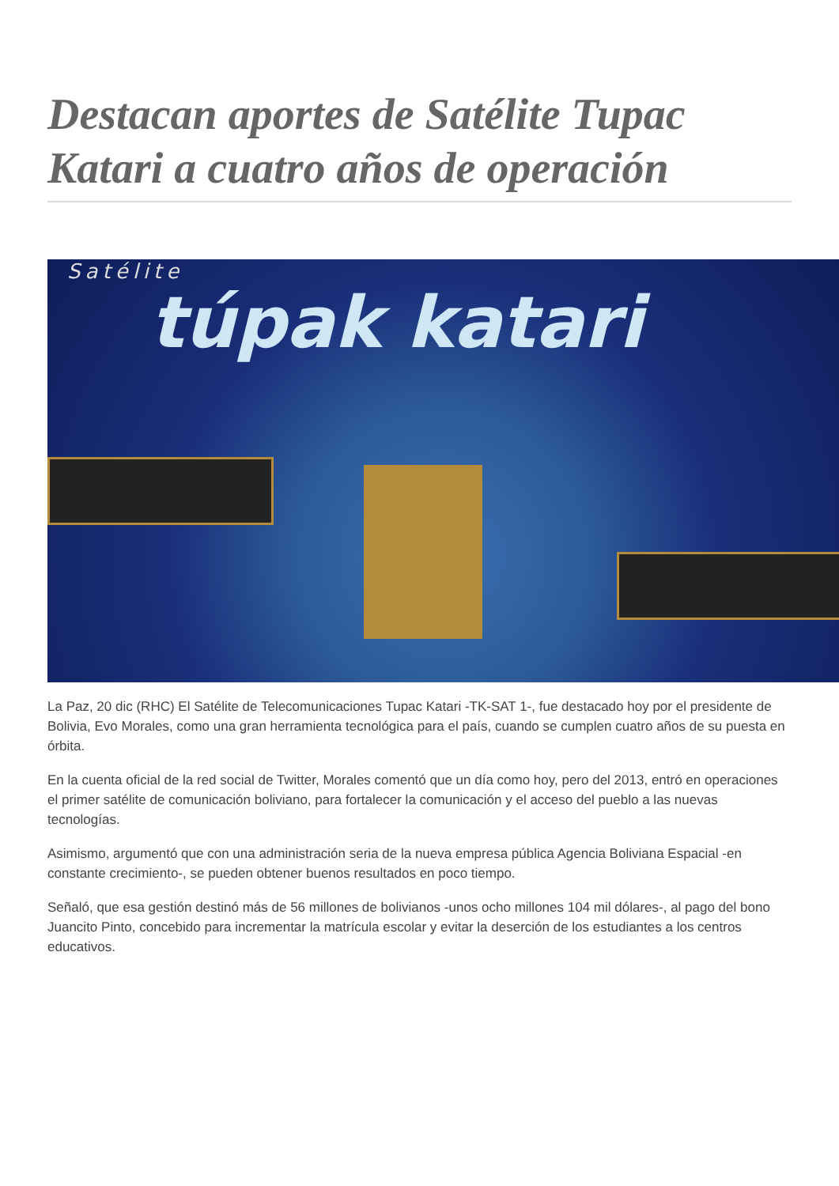Destacan aportes de Satélite Tupac Katari a cuatro años de operación
Satélite
túpak katari
La Paz, 20 dic (RHC) El Satélite de Telecomunicaciones Tupac Katari -TK-SAT 1-, fue destacado hoy por el presidente de Bolivia, Evo Morales, como una gran herramienta tecnológica para el país, cuando se cumplen cuatro años de su puesta en órbita.
En la cuenta oficial de la red social de Twitter, Morales comentó que un día como hoy, pero del 2013, entró en operaciones el primer satélite de comunicación boliviano, para fortalecer la comunicación y el acceso del pueblo a las nuevas tecnologías.
Asimismo, argumentó que con una administración seria de la nueva empresa pública Agencia Boliviana Espacial -en constante crecimiento-, se pueden obtener buenos resultados en poco tiempo.
Señaló, que esa gestión destinó más de 56 millones de bolivianos -unos ocho millones 104 mil dólares-, al pago del bono Juancito Pinto, concebido para incrementar la matrícula escolar y evitar la deserción de los estudiantes a los centros educativos.